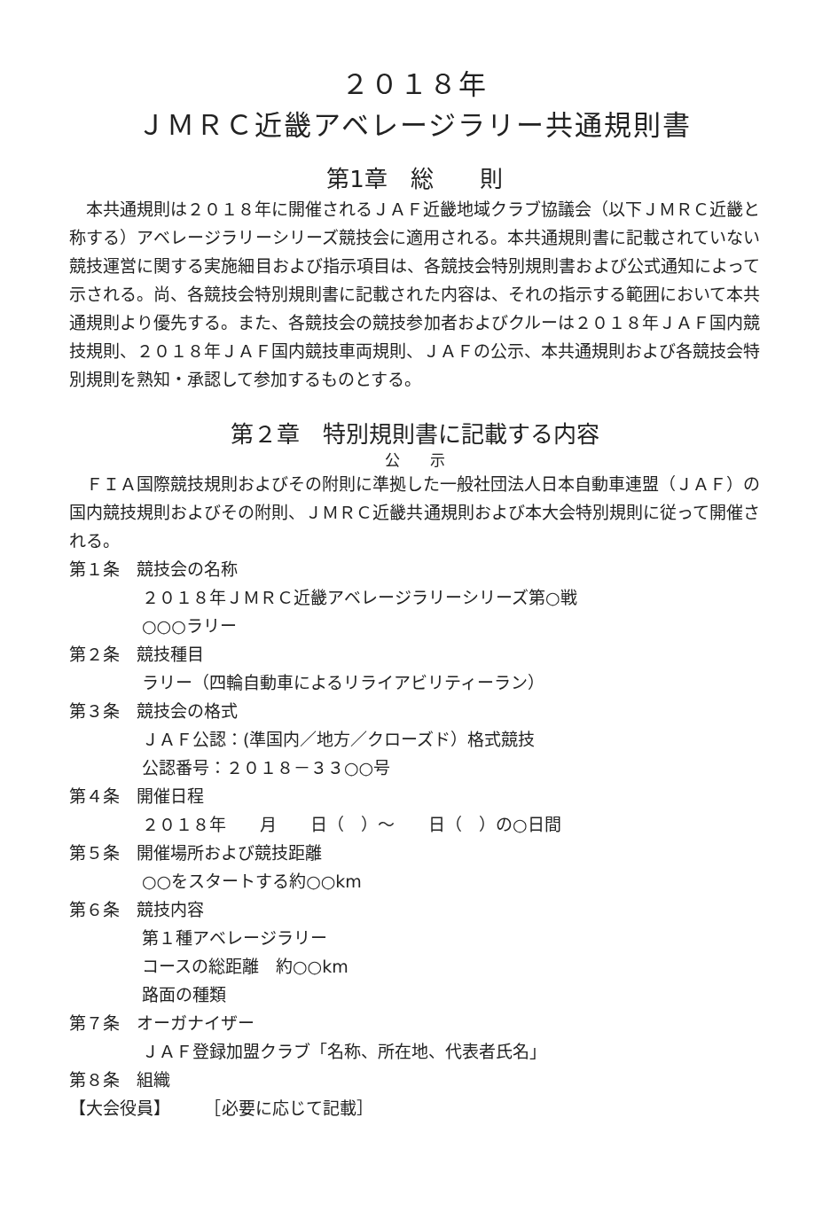２０１８年
ＪＭＲＣ近畿アベレージラリー共通規則書
第1章　総　　則
　本共通規則は２０１８年に開催されるＪＡＦ近畿地域クラブ協議会（以下ＪＭＲＣ近畿と称する）アベレージラリーシリーズ競技会に適用される。本共通規則書に記載されていない競技運営に関する実施細目および指示項目は、各競技会特別規則書および公式通知によって示される。尚、各競技会特別規則書に記載された内容は、それの指示する範囲において本共通規則より優先する。また、各競技会の競技参加者およびクルーは２０１８年ＪＡＦ国内競技規則、２０１８年ＪＡＦ国内競技車両規則、ＪＡＦの公示、本共通規則および各競技会特別規則を熟知・承認して参加するものとする。
第２章　特別規則書に記載する内容
公　　示
　ＦＩＡ国際競技規則およびその附則に準拠した一般社団法人日本自動車連盟（ＪＡＦ）の国内競技規則およびその附則、ＪＭＲＣ近畿共通規則および本大会特別規則に従って開催される。
第１条　競技会の名称
２０１８年ＪＭＲＣ近畿アベレージラリーシリーズ第○戦
○○○ラリー
第２条　競技種目
ラリー（四輪自動車によるリライアビリティーラン）
第３条　競技会の格式
ＪＡＦ公認：(準国内／地方／クローズド）格式競技
公認番号：２０１８－３３○○号
第４条　開催日程
２０１８年　　月　　日（　）～　　日（　）の○日間
第５条　開催場所および競技距離
○○をスタートする約○○km
第６条　競技内容
第１種アベレージラリー
コースの総距離　約○○km
路面の種類
第７条　オーガナイザー
ＪＡＦ登録加盟クラブ「名称、所在地、代表者氏名」
第８条　組織
【大会役員】　　　［必要に応じて記載］